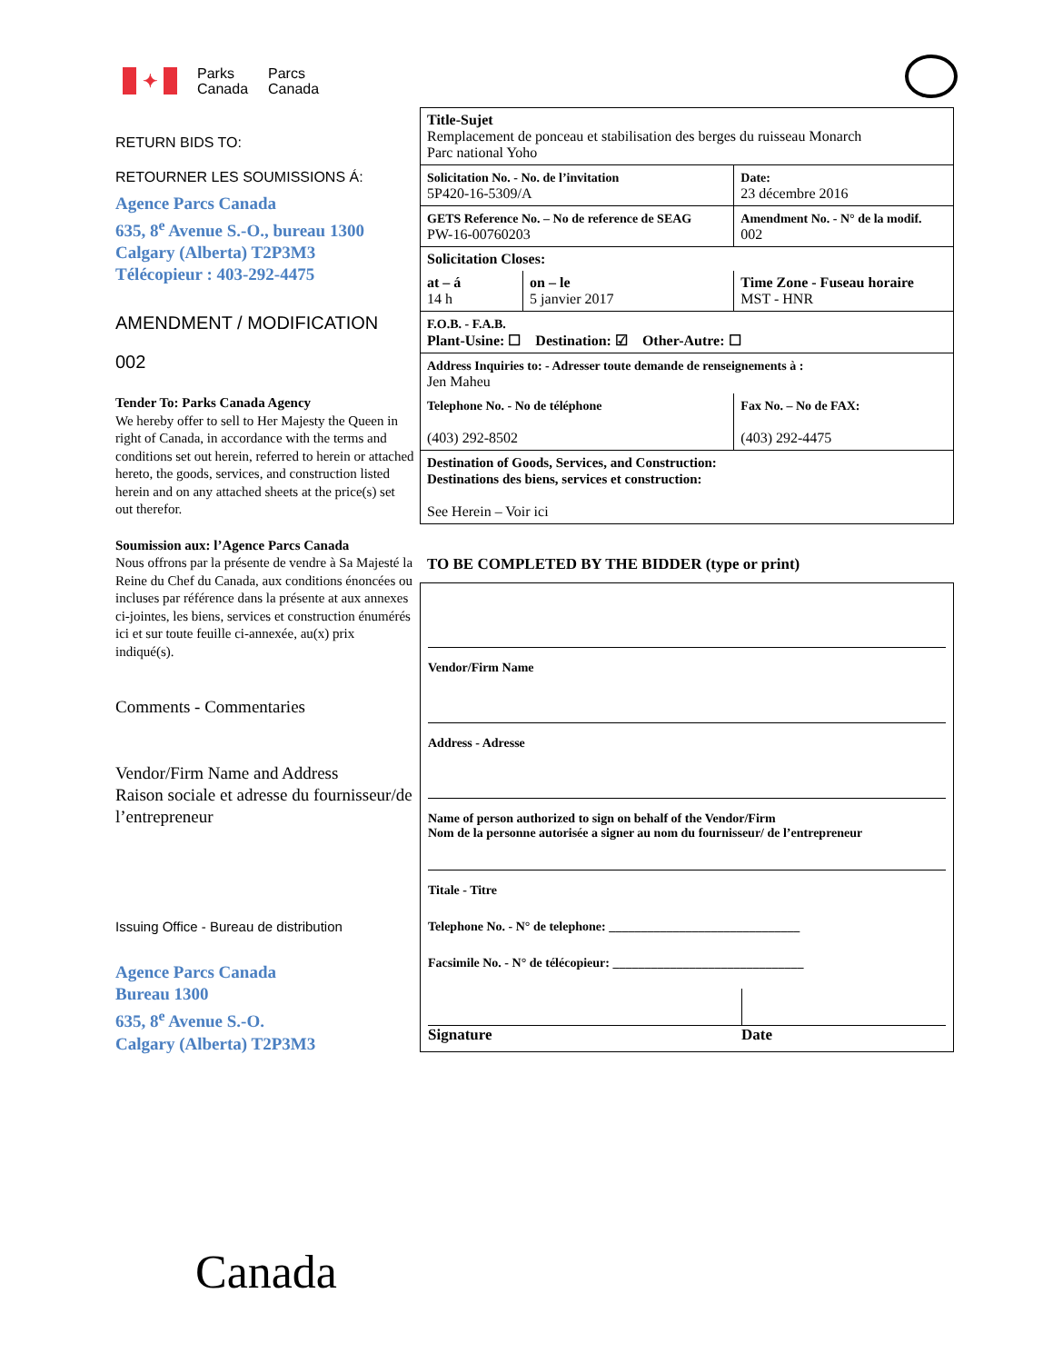✦
Parks
Canada
Parcs
Canada
RETURN BIDS TO:
RETOURNER LES SOUMISSIONS Á:
Agence Parcs Canada
635, 8<sup>e</sup> Avenue S.-O., bureau 1300
Calgary (Alberta) T2P3M3
Télécopieur : 403-292-4475
AMENDMENT / MODIFICATION
002
Tender To: Parks Canada Agency
We hereby offer to sell to Her Majesty the Queen in right of Canada, in accordance with the terms and conditions set out herein, referred to herein or attached hereto, the goods, services, and construction listed herein and on any attached sheets at the price(s) set out therefor.
Soumission aux: l’Agence Parcs Canada
Nous offrons par la présente de vendre à Sa Majesté la Reine du Chef du Canada, aux conditions énoncées ou incluses par référence dans la présente at aux annexes ci-jointes, les biens, services et construction énumérés ici et sur toute feuille ci-annexée, au(x) prix indiqué(s).
Comments - Commentaries
Vendor/Firm Name and Address
Raison sociale et adresse du fournisseur/de l’entrepreneur
Issuing Office - Bureau de distribution
Agence Parcs Canada
Bureau 1300
635, 8<sup>e</sup> Avenue S.-O.
Calgary (Alberta) T2P3M3
| Title-Sujet Remplacement de ponceau et stabilisation des berges du ruisseau Monarch Parc national Yoho | | |
| Solicitation No. - No. de l’invitation 5P420-16-5309/A | | Date: 23 décembre 2016 |
| GETS Reference No. – No de reference de SEAG PW-16-00760203 | | Amendment No. - N° de la modif. 002 |
| Solicitation Closes: | | |
| at – á 14 h | on – le 5 janvier 2017 | Time Zone - Fuseau horaire MST - HNR |
| F.O.B. - F.A.B. Plant-Usine: ☐ Destination: ☑ Other-Autre: ☐ | | |
| Address Inquiries to: - Adresser toute demande de renseignements à : Jen Maheu | | |
| Telephone No. - No de téléphone (403) 292-8502 | | Fax No. – No de FAX: (403) 292-4475 |
| Destination of Goods, Services, and Construction: Destinations des biens, services et construction: See Herein – Voir ici | | |
TO BE COMPLETED BY THE BIDDER (type or print)
Vendor/Firm Name
Address - Adresse
Name of person authorized to sign on behalf of the Vendor/Firm
Nom de la personne autorisée a signer au nom du fournisseur/ de l’entrepreneur
Titale - Titre
Telephone No. - N° de telephone: ______________________________
Facsimile No. - N° de télécopieur: ______________________________
Signature Date
Canada